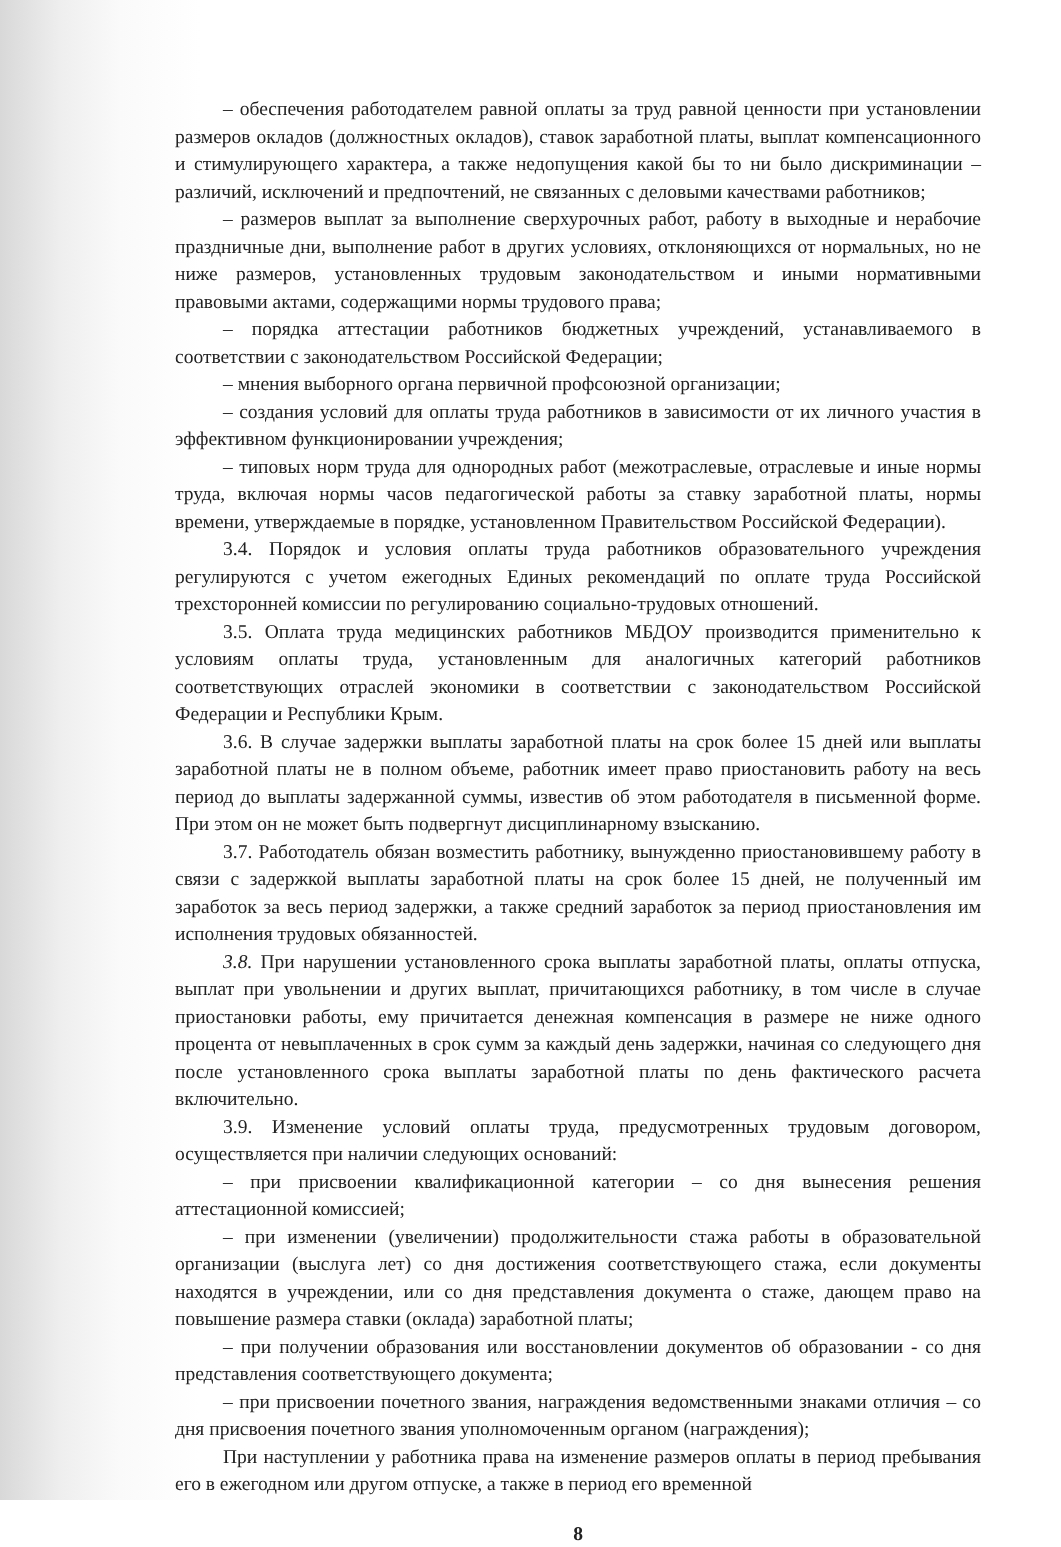– обеспечения работодателем равной оплаты за труд равной ценности при установлении размеров окладов (должностных окладов), ставок заработной платы, выплат компенсационного и стимулирующего характера, а также недопущения какой бы то ни было дискриминации – различий, исключений и предпочтений, не связанных с деловыми качествами работников;
– размеров выплат за выполнение сверхурочных работ, работу в выходные и нерабочие праздничные дни, выполнение работ в других условиях, отклоняющихся от нормальных, но не ниже размеров, установленных трудовым законодательством и иными нормативными правовыми актами, содержащими нормы трудового права;
– порядка аттестации работников бюджетных учреждений, устанавливаемого в соответствии с законодательством Российской Федерации;
– мнения выборного органа первичной профсоюзной организации;
– создания условий для оплаты труда работников в зависимости от их личного участия в эффективном функционировании учреждения;
– типовых норм труда для однородных работ (межотраслевые, отраслевые и иные нормы труда, включая нормы часов педагогической работы за ставку заработной платы, нормы времени, утверждаемые в порядке, установленном Правительством Российской Федерации).
3.4. Порядок и условия оплаты труда работников образовательного учреждения регулируются с учетом ежегодных Единых рекомендаций по оплате труда Российской трехсторонней комиссии по регулированию социально-трудовых отношений.
3.5. Оплата труда медицинских работников МБДОУ производится применительно к условиям оплаты труда, установленным для аналогичных категорий работников соответствующих отраслей экономики в соответствии с законодательством Российской Федерации и Республики Крым.
3.6. В случае задержки выплаты заработной платы на срок более 15 дней или выплаты заработной платы не в полном объеме, работник имеет право приостановить работу на весь период до выплаты задержанной суммы, известив об этом работодателя в письменной форме. При этом он не может быть подвергнут дисциплинарному взысканию.
3.7. Работодатель обязан возместить работнику, вынужденно приостановившему работу в связи с задержкой выплаты заработной платы на срок более 15 дней, не полученный им заработок за весь период задержки, а также средний заработок за период приостановления им исполнения трудовых обязанностей.
3.8. При нарушении установленного срока выплаты заработной платы, оплаты отпуска, выплат при увольнении и других выплат, причитающихся работнику, в том числе в случае приостановки работы, ему причитается денежная компенсация в размере не ниже одного процента от невыплаченных в срок сумм за каждый день задержки, начиная со следующего дня после установленного срока выплаты заработной платы по день фактического расчета включительно.
3.9. Изменение условий оплаты труда, предусмотренных трудовым договором, осуществляется при наличии следующих оснований:
– при присвоении квалификационной категории – со дня вынесения решения аттестационной комиссией;
– при изменении (увеличении) продолжительности стажа работы в образовательной организации (выслуга лет) со дня достижения соответствующего стажа, если документы находятся в учреждении, или со дня представления документа о стаже, дающем право на повышение размера ставки (оклада) заработной платы;
– при получении образования или восстановлении документов об образовании - со дня представления соответствующего документа;
– при присвоении почетного звания, награждения ведомственными знаками отличия – со дня присвоения почетного звания уполномоченным органом (награждения);
При наступлении у работника права на изменение размеров оплаты в период пребывания его в ежегодном или другом отпуске, а также в период его временной
8